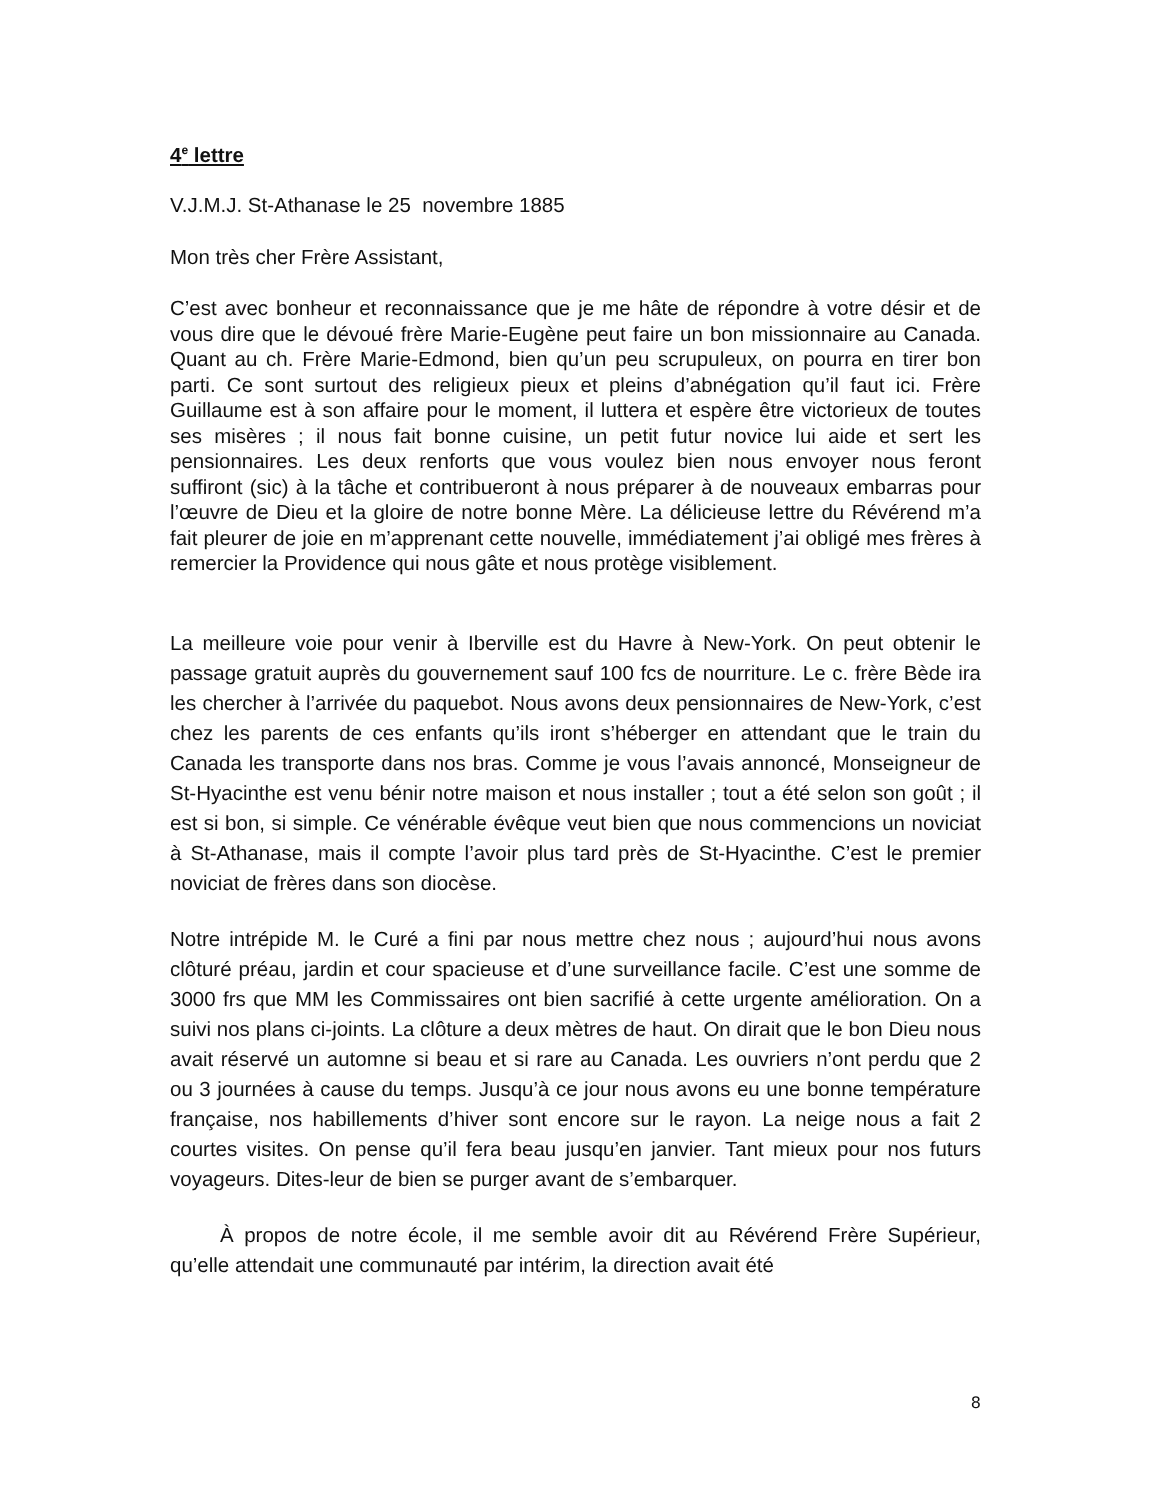4<sup>e</sup> lettre
V.J.M.J. St-Athanase le 25 novembre 1885
Mon très cher Frère Assistant,
C’est avec bonheur et reconnaissance que je me hâte de répondre à votre désir et de vous dire que le dévoué frère Marie-Eugène peut faire un bon missionnaire au Canada. Quant au ch. Frère Marie-Edmond, bien qu’un peu scrupuleux, on pourra en tirer bon parti. Ce sont surtout des religieux pieux et pleins d’abnégation qu’il faut ici. Frère Guillaume est à son affaire pour le moment, il luttera et espère être victorieux de toutes ses misères ; il nous fait bonne cuisine, un petit futur novice lui aide et sert les pensionnaires. Les deux renforts que vous voulez bien nous envoyer nous feront suffiront (sic) à la tâche et contribueront à nous préparer à de nouveaux embarras pour l’œuvre de Dieu et la gloire de notre bonne Mère. La délicieuse lettre du Révérend m’a fait pleurer de joie en m’apprenant cette nouvelle, immédiatement j’ai obligé mes frères à remercier la Providence qui nous gâte et nous protège visiblement.
La meilleure voie pour venir à Iberville est du Havre à New-York. On peut obtenir le passage gratuit auprès du gouvernement sauf 100 fcs de nourriture. Le c. frère Bède ira les chercher à l’arrivée du paquebot. Nous avons deux pensionnaires de New-York, c’est chez les parents de ces enfants qu’ils iront s’héberger en attendant que le train du Canada les transporte dans nos bras. Comme je vous l’avais annoncé, Monseigneur de St-Hyacinthe est venu bénir notre maison et nous installer ; tout a été selon son goût ; il est si bon, si simple. Ce vénérable évêque veut bien que nous commencions un noviciat à St-Athanase, mais il compte l’avoir plus tard près de St-Hyacinthe. C’est le premier noviciat de frères dans son diocèse.
Notre intrépide M. le Curé a fini par nous mettre chez nous ; aujourd’hui nous avons clôturé préau, jardin et cour spacieuse et d’une surveillance facile. C’est une somme de 3000 frs que MM les Commissaires ont bien sacrifié à cette urgente amélioration. On a suivi nos plans ci-joints. La clôture a deux mètres de haut. On dirait que le bon Dieu nous avait réservé un automne si beau et si rare au Canada. Les ouvriers n’ont perdu que 2 ou 3 journées à cause du temps. Jusqu’à ce jour nous avons eu une bonne température française, nos habillements d’hiver sont encore sur le rayon. La neige nous a fait 2 courtes visites. On pense qu’il fera beau jusqu’en janvier. Tant mieux pour nos futurs voyageurs. Dites-leur de bien se purger avant de s’embarquer.
À propos de notre école, il me semble avoir dit au Révérend Frère Supérieur, qu’elle attendait une communauté par intérim, la direction avait été
8